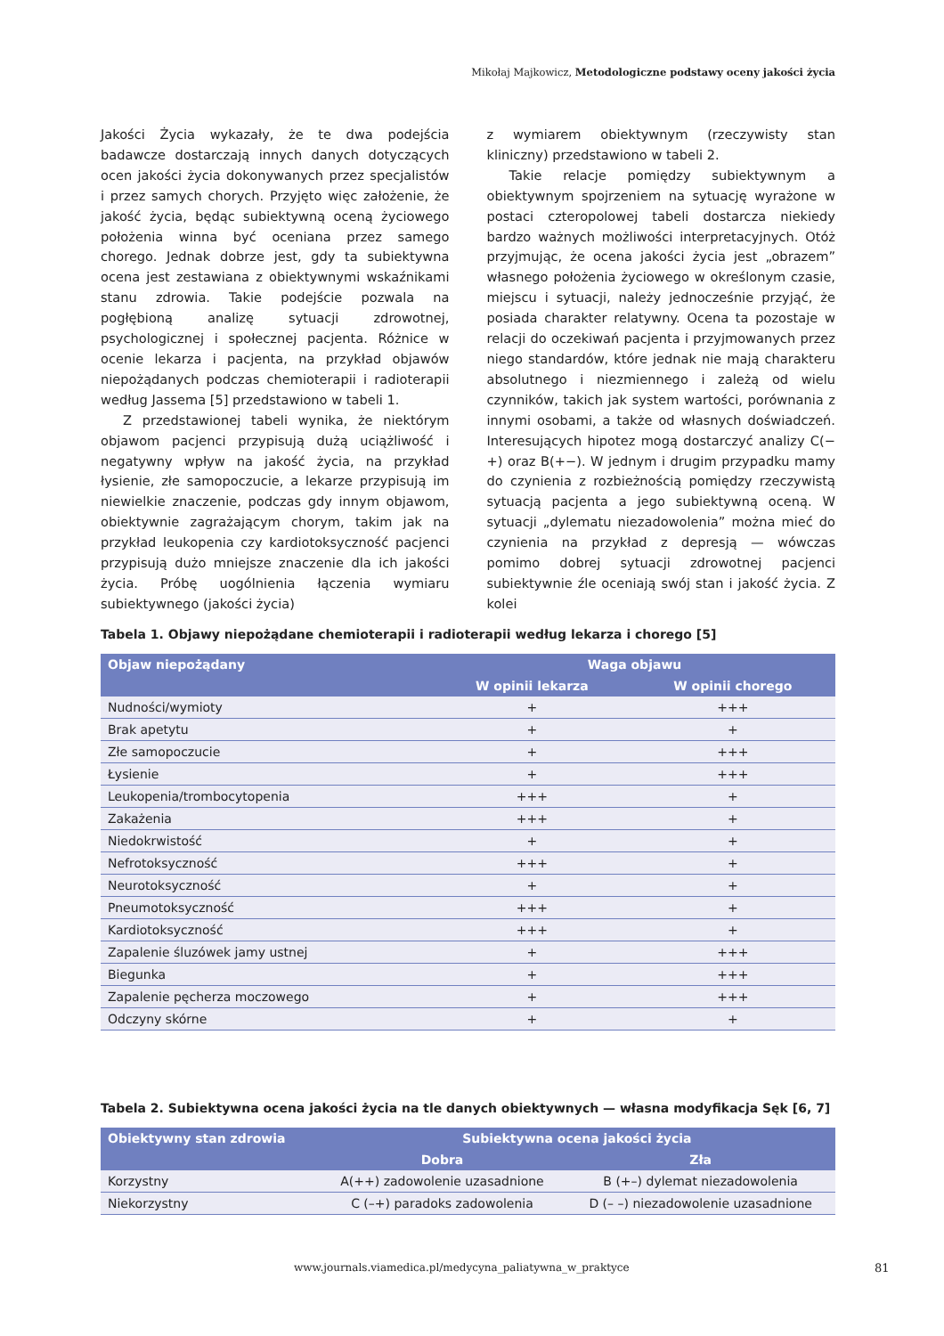Mikołaj Majkowicz, Metodologiczne podstawy oceny jakości życia
Jakości Życia wykazały, że te dwa podejścia badawcze dostarczają innych danych dotyczących ocen jakości życia dokonywanych przez specjalistów i przez samych chorych. Przyjęto więc założenie, że jakość życia, będąc subiektywną oceną życiowego położenia winna być oceniana przez samego chorego. Jednak dobrze jest, gdy ta subiektywna ocena jest zestawiana z obiektywnymi wskaźnikami stanu zdrowia. Takie podejście pozwala na pogłębioną analizę sytuacji zdrowotnej, psychologicznej i społecznej pacjenta. Różnice w ocenie lekarza i pacjenta, na przykład objawów niepożądanych podczas chemioterapii i radioterapii według Jassema [5] przedstawiono w tabeli 1.
Z przedstawionej tabeli wynika, że niektórym objawom pacjenci przypisują dużą uciążliwość i negatywny wpływ na jakość życia, na przykład łysienie, złe samopoczucie, a lekarze przypisują im niewielkie znaczenie, podczas gdy innym objawom, obiektywnie zagrażającym chorym, takim jak na przykład leukopenia czy kardiotoksyczność pacjenci przypisują dużo mniejsze znaczenie dla ich jakości życia. Próbę uogólnienia łączenia wymiaru subiektywnego (jakości życia)
z wymiarem obiektywnym (rzeczywisty stan kliniczny) przedstawiono w tabeli 2.
Takie relacje pomiędzy subiektywnym a obiektywnym spojrzeniem na sytuację wyrażone w postaci czteropolowej tabeli dostarcza niekiedy bardzo ważnych możliwości interpretacyjnych. Otóż przyjmując, że ocena jakości życia jest „obrazem” własnego położenia życiowego w określonym czasie, miejscu i sytuacji, należy jednocześnie przyjąć, że posiada charakter relatywny. Ocena ta pozostaje w relacji do oczekiwań pacjenta i przyjmowanych przez niego standardów, które jednak nie mają charakteru absolutnego i niezmiennego i zależą od wielu czynników, takich jak system wartości, porównania z innymi osobami, a także od własnych doświadczeń. Interesujących hipotez mogą dostarczyć analizy C(−+) oraz B(+−). W jednym i drugim przypadku mamy do czynienia z rozbieżnością pomiędzy rzeczywistą sytuacją pacjenta a jego subiektywną oceną. W sytuacji „dylematu niezadowolenia” można mieć do czynienia na przykład z depresją — wówczas pomimo dobrej sytuacji zdrowotnej pacjenci subiektywnie źle oceniają swój stan i jakość życia. Z kolei
Tabela 1. Objawy niepożądane chemioterapii i radioterapii według lekarza i chorego [5]
| Objaw niepożądany | Waga objawu | |
| --- | --- | --- |
| | W opinii lekarza | W opinii chorego |
| Nudności/wymioty | + | +++ |
| Brak apetytu | + | + |
| Złe samopoczucie | + | +++ |
| Łysienie | + | +++ |
| Leukopenia/trombocytopenia | +++ | + |
| Zakażenia | +++ | + |
| Niedokrwistość | + | + |
| Nefrotoksyczność | +++ | + |
| Neurotoksyczność | + | + |
| Pneumotoksyczność | +++ | + |
| Kardiotoksyczność | +++ | + |
| Zapalenie śluzówek jamy ustnej | + | +++ |
| Biegunka | + | +++ |
| Zapalenie pęcherza moczowego | + | +++ |
| Odczyny skórne | + | + |
Tabela 2. Subiektywna ocena jakości życia na tle danych obiektywnych — własna modyfikacja Sęk [6, 7]
| Obiektywny stan zdrowia | Subiektywna ocena jakości życia | |
| --- | --- | --- |
| | Dobra | Zła |
| Korzystny | A(++) zadowolenie uzasadnione | B (+–) dylemat niezadowolenia |
| Niekorzystny | C (–+) paradoks zadowolenia | D (– –) niezadowolenie uzasadnione |
www.journals.viamedica.pl/medycyna_paliatywna_w_praktyce
81